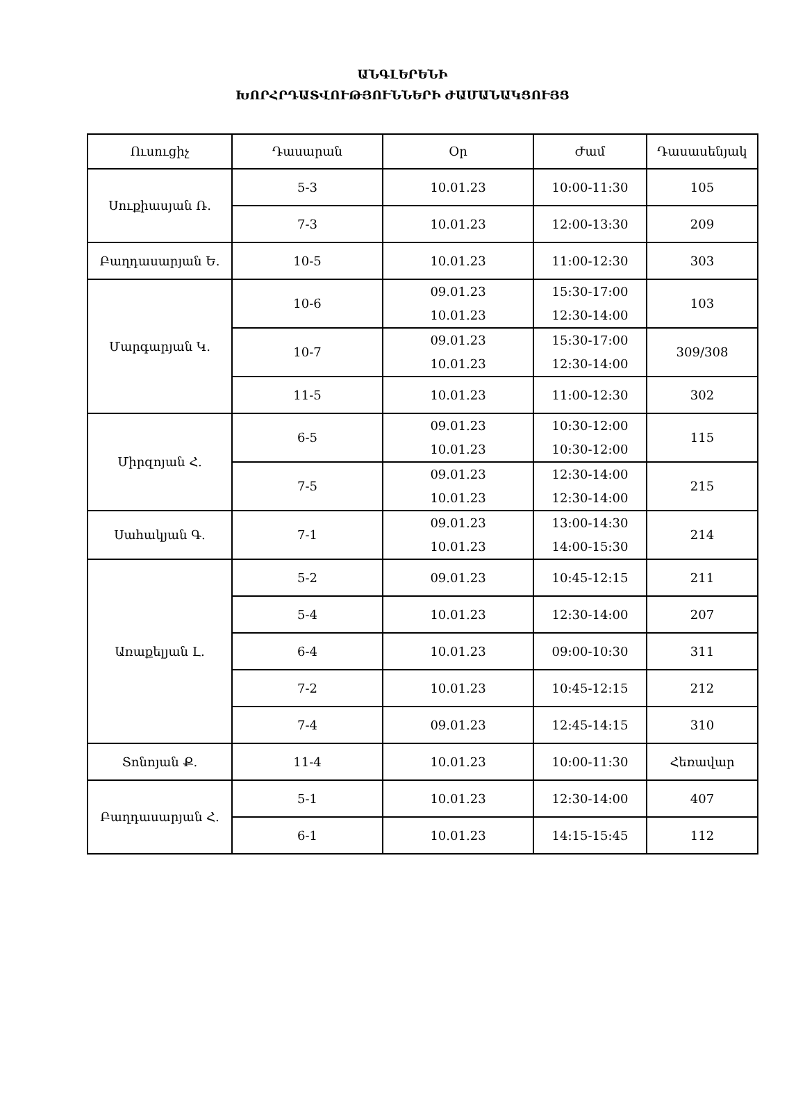ԱՆԳԼԵՐԵՆԻ
ԽՈՐՀՐԴԱՏՎՈՒԹՅՈՒՆՆԵՐԻ ԺԱՄԱՆԱԿՑՈՒՅՑ
| Ուսուցիչ | Դասարան | Օր | Ժամ | Դասասենյակ |
| --- | --- | --- | --- | --- |
| Սուքիասյան Ռ. | 5-3 | 10.01.23 | 10:00-11:30 | 105 |
| | 7-3 | 10.01.23 | 12:00-13:30 | 209 |
| Բաղդասարյան Ե. | 10-5 | 10.01.23 | 11:00-12:30 | 303 |
| Մարգարյան Կ. | 10-6 | 09.01.23 10.01.23 | 15:30-17:00 12:30-14:00 | 103 |
| | 10-7 | 09.01.23 10.01.23 | 15:30-17:00 12:30-14:00 | 309/308 |
| | 11-5 | 10.01.23 | 11:00-12:30 | 302 |
| Միրզոյան Հ. | 6-5 | 09.01.23 10.01.23 | 10:30-12:00 10:30-12:00 | 115 |
| | 7-5 | 09.01.23 10.01.23 | 12:30-14:00 12:30-14:00 | 215 |
| Սահակյան Գ. | 7-1 | 09.01.23 10.01.23 | 13:00-14:30 14:00-15:30 | 214 |
| Առաքելյան Լ. | 5-2 | 09.01.23 | 10:45-12:15 | 211 |
| | 5-4 | 10.01.23 | 12:30-14:00 | 207 |
| | 6-4 | 10.01.23 | 09:00-10:30 | 311 |
| | 7-2 | 10.01.23 | 10:45-12:15 | 212 |
| | 7-4 | 09.01.23 | 12:45-14:15 | 310 |
| Տոնոյան Ք. | 11-4 | 10.01.23 | 10:00-11:30 | Հեռավար |
| Բաղդասարյան Հ. | 5-1 | 10.01.23 | 12:30-14:00 | 407 |
| | 6-1 | 10.01.23 | 14:15-15:45 | 112 |